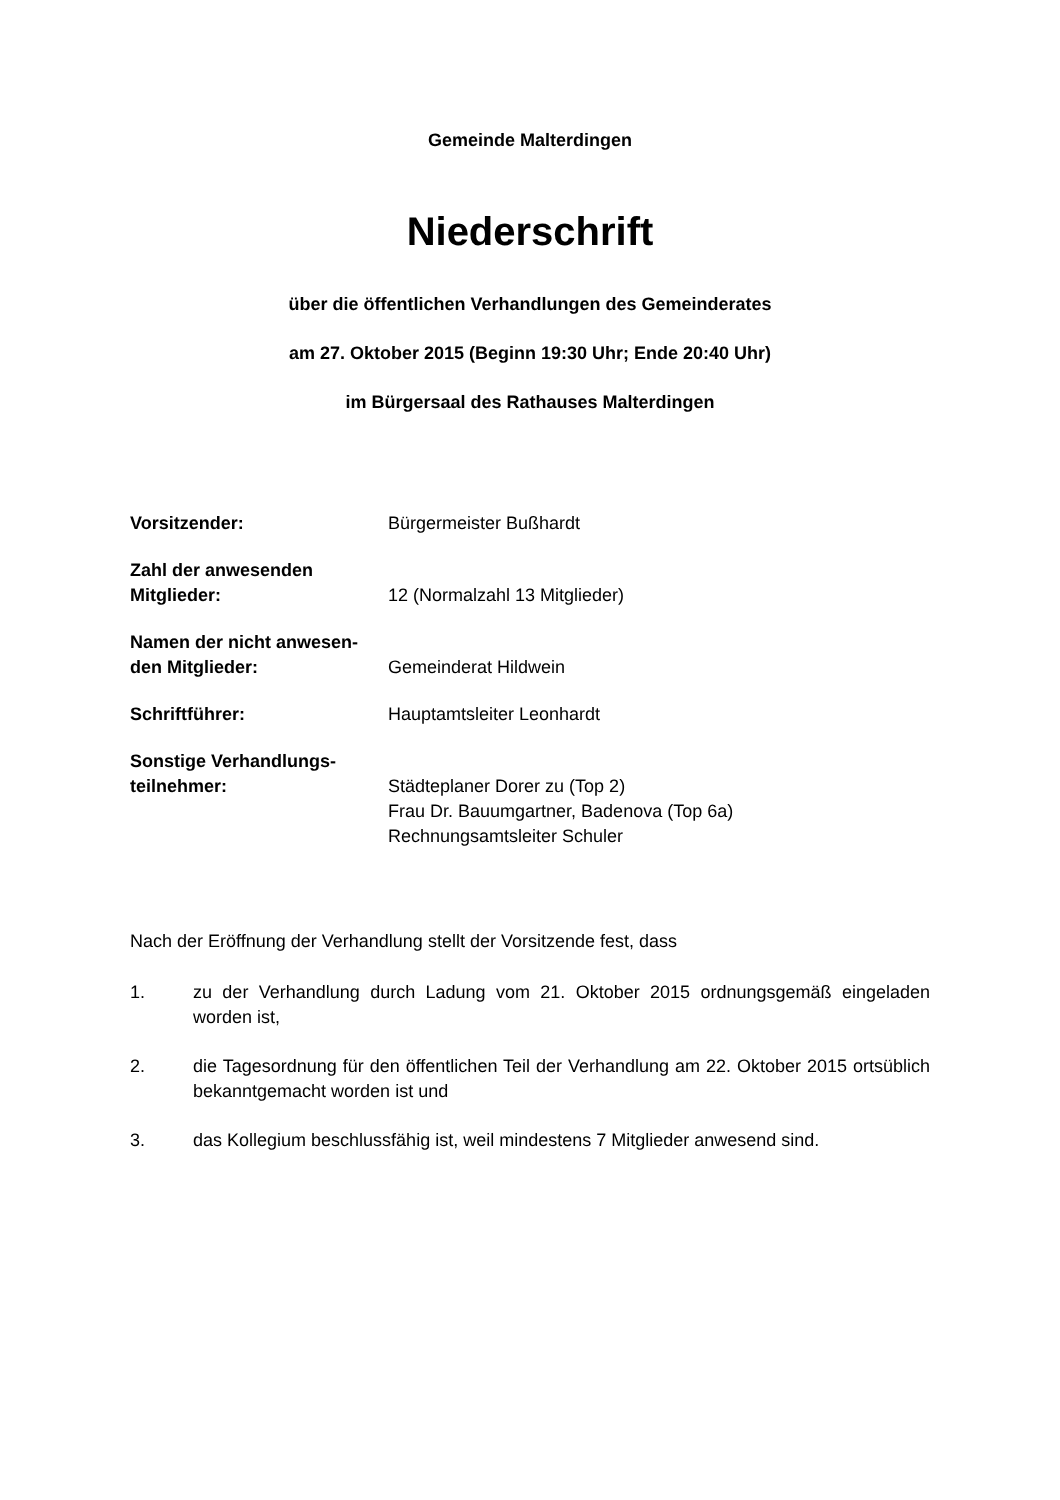Gemeinde Malterdingen
Niederschrift
über die öffentlichen Verhandlungen des Gemeinderates
am 27. Oktober 2015 (Beginn 19:30 Uhr; Ende 20:40 Uhr)
im Bürgersaal des Rathauses Malterdingen
Vorsitzender: Bürgermeister Bußhardt
Zahl der anwesenden
Mitglieder:
12 (Normalzahl 13 Mitglieder)
Namen der nicht anwesen-
den Mitglieder:
Gemeinderat Hildwein
Schriftführer: Hauptamtsleiter Leonhardt
Sonstige Verhandlungs-
teilnehmer:
Städteplaner Dorer zu (Top 2)
Frau Dr. Bauumgartner, Badenova (Top 6a)
Rechnungsamtsleiter Schuler
Nach der Eröffnung der Verhandlung stellt der Vorsitzende fest, dass
1. zu der Verhandlung durch Ladung vom 21. Oktober 2015 ordnungsgemäß eingeladen worden ist,
2. die Tagesordnung für den öffentlichen Teil der Verhandlung am 22. Oktober 2015 ortsüblich bekanntgemacht worden ist und
3. das Kollegium beschlussfähig ist, weil mindestens 7 Mitglieder anwesend sind.